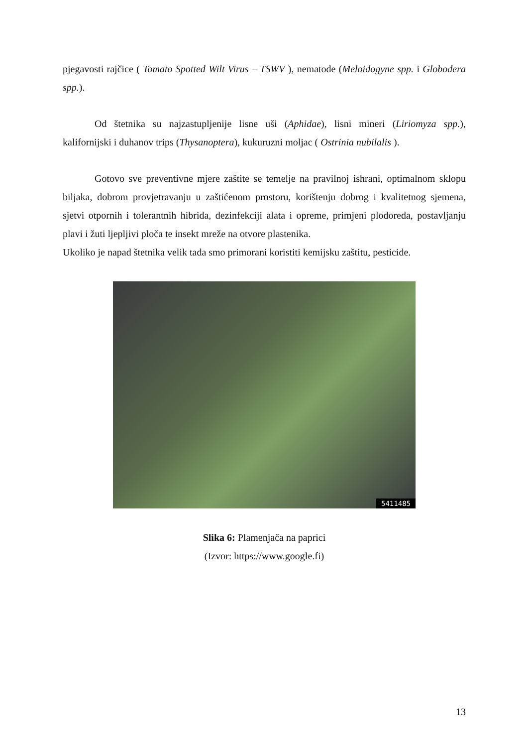pjegavosti rajčice ( Tomato Spotted Wilt Virus – TSWV ), nematode (Meloidogyne spp. i Globodera spp.).
Od štetnika su najzastupljenije lisne uši (Aphidae), lisni mineri (Liriomyza spp.), kalifornijski i duhanov trips (Thysanoptera), kukuruzni moljac ( Ostrinia nubilalis ).
Gotovo sve preventivne mjere zaštite se temelje na pravilnoj ishrani, optimalnom sklopu biljaka, dobrom provjetravanju u zaštićenom prostoru, korištenju dobrog i kvalitetnog sjemena, sjetvi otpornih i tolerantnih hibrida, dezinfekciji alata i opreme, primjeni plodoreda, postavljanju plavi i žuti ljepljivi ploča te insekt mreže na otvore plastenika.
Ukoliko je napad štetnika velik tada smo primorani koristiti kemijsku zaštitu, pesticide.
5411485
Slika 6: Plamenjača na paprici
(Izvor: https://www.google.fi)
13